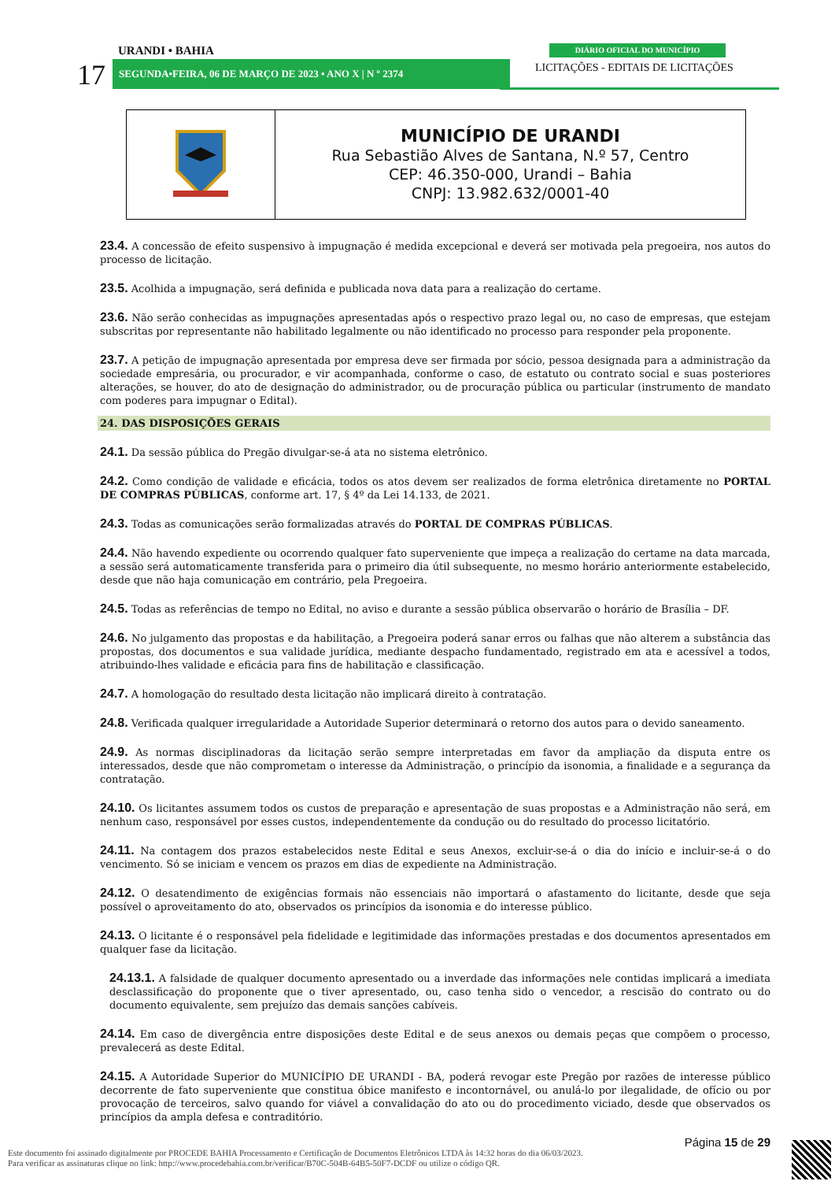URANDI • BAHIA DIÁRIO OFICIAL DO MUNICÍPIO
17 SEGUNDA•FEIRA, 06 DE MARÇO DE 2023 • ANO X | N º 2374
LICITAÇÕES - EDITAIS DE LICITAÇÕES
| | MUNICÍPIO DE URANDI Rua Sebastião Alves de Santana, N.º 57, Centro CEP: 46.350-000, Urandi – Bahia CNPJ: 13.982.632/0001-40 |
23.4. A concessão de efeito suspensivo à impugnação é medida excepcional e deverá ser motivada pela pregoeira, nos autos do processo de licitação.
23.5. Acolhida a impugnação, será definida e publicada nova data para a realização do certame.
23.6. Não serão conhecidas as impugnações apresentadas após o respectivo prazo legal ou, no caso de empresas, que estejam subscritas por representante não habilitado legalmente ou não identificado no processo para responder pela proponente.
23.7. A petição de impugnação apresentada por empresa deve ser firmada por sócio, pessoa designada para a administração da sociedade empresária, ou procurador, e vir acompanhada, conforme o caso, de estatuto ou contrato social e suas posteriores alterações, se houver, do ato de designação do administrador, ou de procuração pública ou particular (instrumento de mandato com poderes para impugnar o Edital).
24. DAS DISPOSIÇÕES GERAIS
24.1. Da sessão pública do Pregão divulgar-se-á ata no sistema eletrônico.
24.2. Como condição de validade e eficácia, todos os atos devem ser realizados de forma eletrônica diretamente no PORTAL DE COMPRAS PÚBLICAS, conforme art. 17, § 4º da Lei 14.133, de 2021.
24.3. Todas as comunicações serão formalizadas através do PORTAL DE COMPRAS PÚBLICAS.
24.4. Não havendo expediente ou ocorrendo qualquer fato superveniente que impeça a realização do certame na data marcada, a sessão será automaticamente transferida para o primeiro dia útil subsequente, no mesmo horário anteriormente estabelecido, desde que não haja comunicação em contrário, pela Pregoeira.
24.5. Todas as referências de tempo no Edital, no aviso e durante a sessão pública observarão o horário de Brasília – DF.
24.6. No julgamento das propostas e da habilitação, a Pregoeira poderá sanar erros ou falhas que não alterem a substância das propostas, dos documentos e sua validade jurídica, mediante despacho fundamentado, registrado em ata e acessível a todos, atribuindo-lhes validade e eficácia para fins de habilitação e classificação.
24.7. A homologação do resultado desta licitação não implicará direito à contratação.
24.8. Verificada qualquer irregularidade a Autoridade Superior determinará o retorno dos autos para o devido saneamento.
24.9. As normas disciplinadoras da licitação serão sempre interpretadas em favor da ampliação da disputa entre os interessados, desde que não comprometam o interesse da Administração, o princípio da isonomia, a finalidade e a segurança da contratação.
24.10. Os licitantes assumem todos os custos de preparação e apresentação de suas propostas e a Administração não será, em nenhum caso, responsável por esses custos, independentemente da condução ou do resultado do processo licitatório.
24.11. Na contagem dos prazos estabelecidos neste Edital e seus Anexos, excluir-se-á o dia do início e incluir-se-á o do vencimento. Só se iniciam e vencem os prazos em dias de expediente na Administração.
24.12. O desatendimento de exigências formais não essenciais não importará o afastamento do licitante, desde que seja possível o aproveitamento do ato, observados os princípios da isonomia e do interesse público.
24.13. O licitante é o responsável pela fidelidade e legitimidade das informações prestadas e dos documentos apresentados em qualquer fase da licitação.
24.13.1. A falsidade de qualquer documento apresentado ou a inverdade das informações nele contidas implicará a imediata desclassificação do proponente que o tiver apresentado, ou, caso tenha sido o vencedor, a rescisão do contrato ou do documento equivalente, sem prejuízo das demais sanções cabíveis.
24.14. Em caso de divergência entre disposições deste Edital e de seus anexos ou demais peças que compõem o processo, prevalecerá as deste Edital.
24.15. A Autoridade Superior do MUNICÍPIO DE URANDI - BA, poderá revogar este Pregão por razões de interesse público decorrente de fato superveniente que constitua óbice manifesto e incontornável, ou anulá-lo por ilegalidade, de ofício ou por provocação de terceiros, salvo quando for viável a convalidação do ato ou do procedimento viciado, desde que observados os princípios da ampla defesa e contraditório.
Página 15 de 29
Este documento foi assinado digitalmente por PROCEDE BAHIA Processamento e Certificação de Documentos Eletrônicos LTDA às 14:32 horas do dia 06/03/2023.
Para verificar as assinaturas clique no link: http://www.procedebahia.com.br/verificar/B70C-504B-64B5-50F7-DCDF ou utilize o código QR.